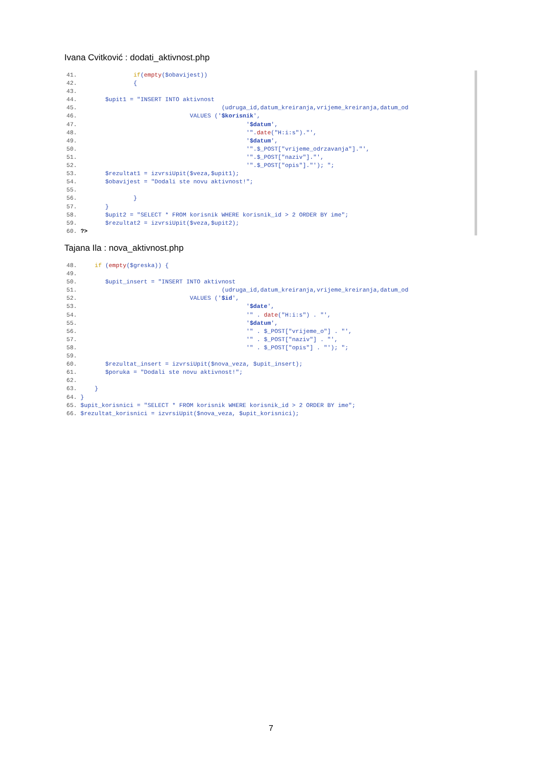Ivana Cvitković : dodati_aktivnost.php
41. if(empty($obavijest)) 42. { 43. 44. $upit1 = "INSERT INTO aktivnost 45. (udruga_id,datum_kreiranja,vrijeme_kreiranja,datum_od 46. VALUES ('$korisnik', 47. '$datum', 48. '".date("H:i:s")."', 49. '$datum', 50. '".$_POST["vrijeme_odrzavanja"]."', 51. '".$_POST["naziv"]."', 52. '".$_POST["opis"]."'); "; 53. $rezultat1 = izvrsiUpit($veza,$upit1); 54. $obavijest = "Dodali ste novu aktivnost!"; 55. 56. } 57. } 58. $upit2 = "SELECT * FROM korisnik WHERE korisnik_id > 2 ORDER BY ime"; 59. $rezultat2 = izvrsiUpit($veza,$upit2); 60. ?>
Tajana Ila : nova_aktivnost.php
48. if (empty($greska)) { 49. 50. $upit_insert = "INSERT INTO aktivnost 51. (udruga_id,datum_kreiranja,vrijeme_kreiranja,datum_od 52. VALUES ('$id', 53. '$date', 54. '" . date("H:i:s") . "', 55. '$datum', 56. '" . $_POST["vrijeme_o"] . "', 57. '" . $_POST["naziv"] . "', 58. '" . $_POST["opis"] . "'); "; 59. 60. $rezultat_insert = izvrsiUpit($nova_veza, $upit_insert); 61. $poruka = "Dodali ste novu aktivnost!"; 62. 63. } 64. } 65. $upit_korisnici = "SELECT * FROM korisnik WHERE korisnik_id > 2 ORDER BY ime"; 66. $rezultat_korisnici = izvrsiUpit($nova_veza, $upit_korisnici);
7